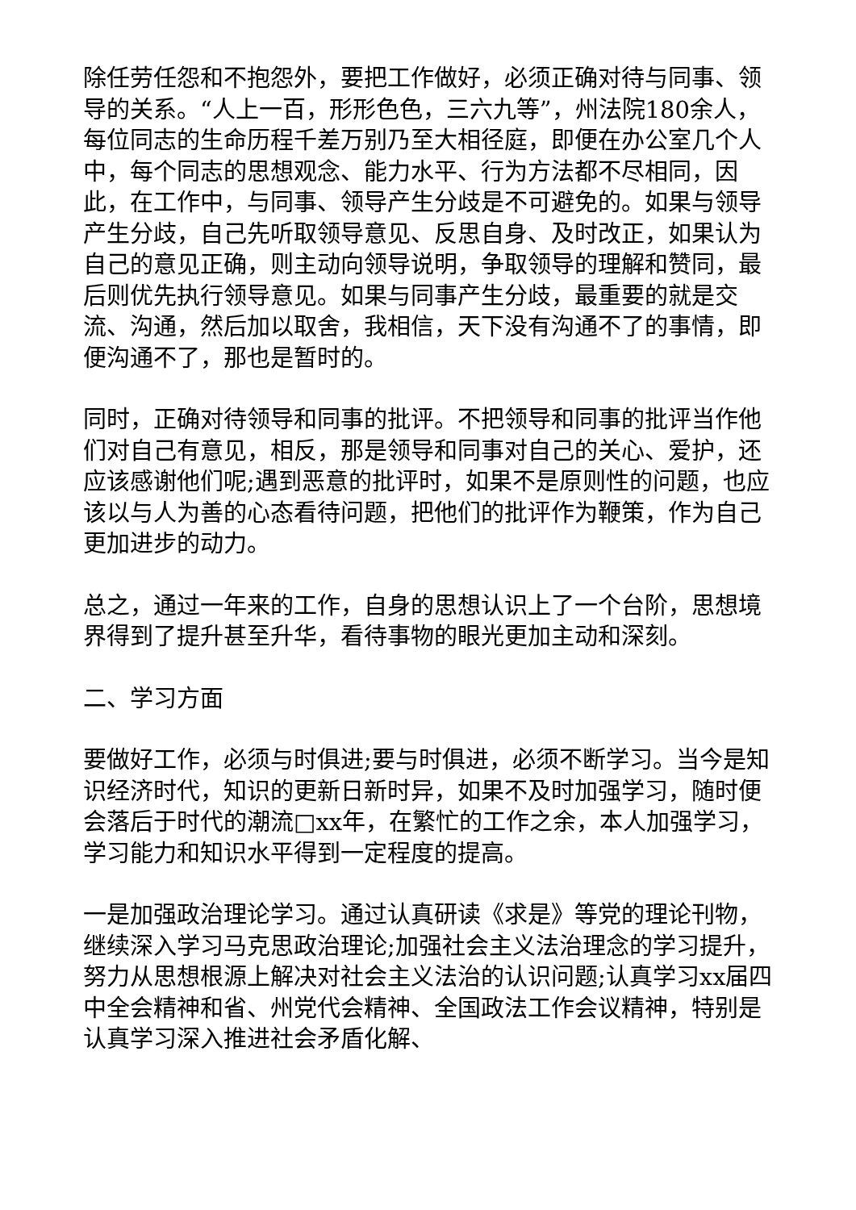除任劳任怨和不抱怨外，要把工作做好，必须正确对待与同事、领导的关系。“人上一百，形形色色，三六九等”，州法院180余人，每位同志的生命历程千差万别乃至大相径庭，即便在办公室几个人中，每个同志的思想观念、能力水平、行为方法都不尽相同，因此，在工作中，与同事、领导产生分歧是不可避免的。如果与领导产生分歧，自己先听取领导意见、反思自身、及时改正，如果认为自己的意见正确，则主动向领导说明，争取领导的理解和赞同，最后则优先执行领导意见。如果与同事产生分歧，最重要的就是交流、沟通，然后加以取舍，我相信，天下没有沟通不了的事情，即便沟通不了，那也是暂时的。
同时，正确对待领导和同事的批评。不把领导和同事的批评当作他们对自己有意见，相反，那是领导和同事对自己的关心、爱护，还应该感谢他们呢;遇到恶意的批评时，如果不是原则性的问题，也应该以与人为善的心态看待问题，把他们的批评作为鞭策，作为自己更加进步的动力。
总之，通过一年来的工作，自身的思想认识上了一个台阶，思想境界得到了提升甚至升华，看待事物的眼光更加主动和深刻。
二、学习方面
要做好工作，必须与时俱进;要与时俱进，必须不断学习。当今是知识经济时代，知识的更新日新时异，如果不及时加强学习，随时便会落后于时代的潮流□xx年，在繁忙的工作之余，本人加强学习，学习能力和知识水平得到一定程度的提高。
一是加强政治理论学习。通过认真研读《求是》等党的理论刊物，继续深入学习马克思政治理论;加强社会主义法治理念的学习提升，努力从思想根源上解决对社会主义法治的认识问题;认真学习xx届四中全会精神和省、州党代会精神、全国政法工作会议精神，特别是认真学习深入推进社会矛盾化解、